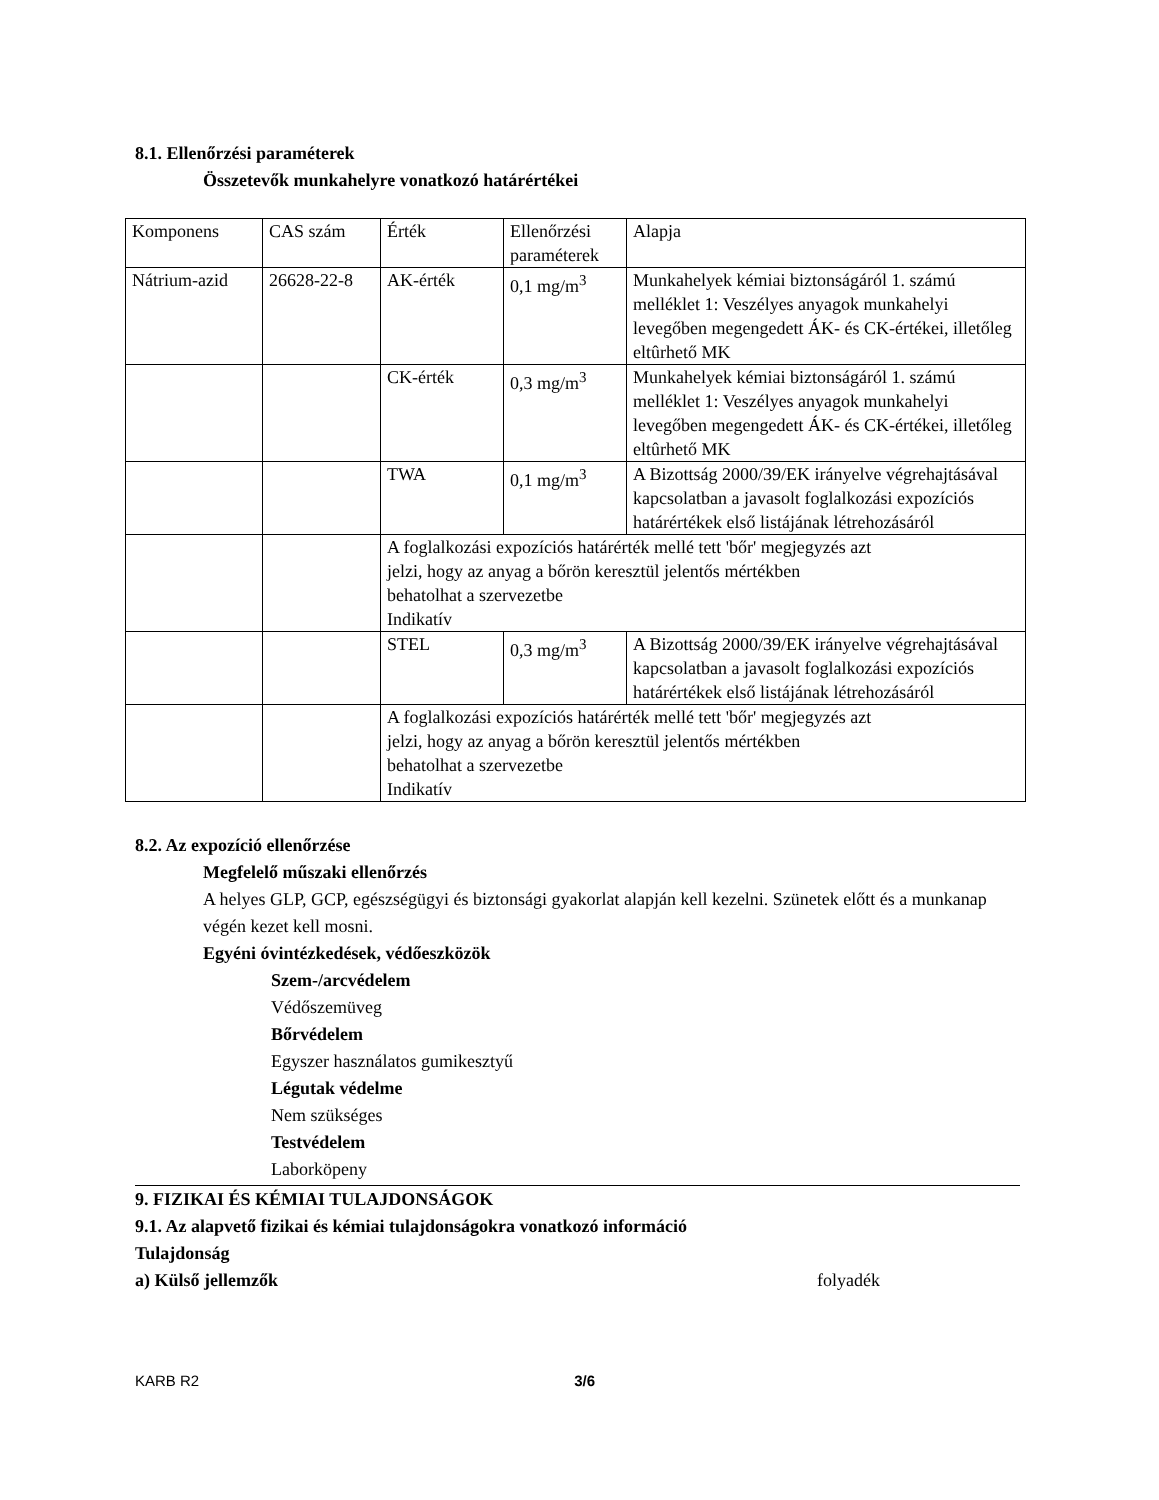8.1. Ellenőrzési paraméterek
Összetevők munkahelyre vonatkozó határértékei
| Komponens | CAS szám | Érték | Ellenőrzési paraméterek | Alapja |
| Nátrium-azid | 26628-22-8 | AK-érték | 0,1 mg/m<sup>3</sup> | Munkahelyek kémiai biztonságáról 1. számú melléklet 1: Veszélyes anyagok munkahelyi levegőben megengedett ÁK- és CK-értékei, illetőleg eltûrhető MK |
| | | CK-érték | 0,3 mg/m<sup>3</sup> | Munkahelyek kémiai biztonságáról 1. számú melléklet 1: Veszélyes anyagok munkahelyi levegőben megengedett ÁK- és CK-értékei, illetőleg eltûrhető MK |
| | | TWA | 0,1 mg/m<sup>3</sup> | A Bizottság 2000/39/EK irányelve végrehajtásával kapcsolatban a javasolt foglalkozási expozíciós határértékek első listájának létrehozásáról |
| | | A foglalkozási expozíciós határérték mellé tett 'bőr' megjegyzés azt jelzi, hogy az anyag a bőrön keresztül jelentős mértékben behatolhat a szervezetbe Indikatív | | |
| | | STEL | 0,3 mg/m<sup>3</sup> | A Bizottság 2000/39/EK irányelve végrehajtásával kapcsolatban a javasolt foglalkozási expozíciós határértékek első listájának létrehozásáról |
| | | A foglalkozási expozíciós határérték mellé tett 'bőr' megjegyzés azt jelzi, hogy az anyag a bőrön keresztül jelentős mértékben behatolhat a szervezetbe Indikatív | | |
8.2. Az expozíció ellenőrzése
Megfelelő műszaki ellenőrzés
A helyes GLP, GCP, egészségügyi és biztonsági gyakorlat alapján kell kezelni. Szünetek előtt és a munkanap végén kezet kell mosni.
Egyéni óvintézkedések, védőeszközök
Szem-/arcvédelem
Védőszemüveg
Bőrvédelem
Egyszer használatos gumikesztyű
Légutak védelme
Nem szükséges
Testvédelem
Laborköpeny
9. FIZIKAI ÉS KÉMIAI TULAJDONSÁGOK
9.1. Az alapvető fizikai és kémiai tulajdonságokra vonatkozó információ
Tulajdonság
a) Külső jellemzők folyadék
KARB R2 3/6